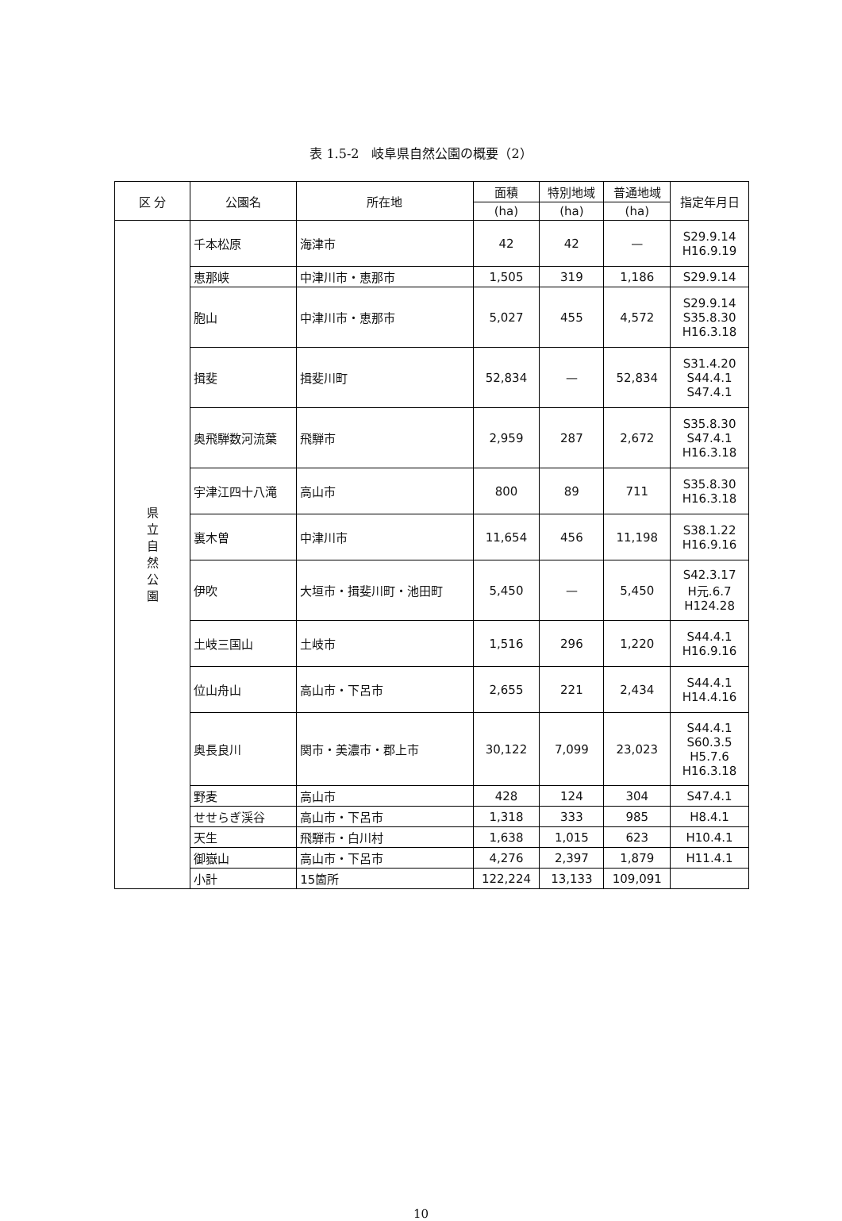表 1.5-2　岐阜県自然公園の概要（2）
| 区 分 | 公園名 | 所在地 | 面積 | 特別地域 | 普通地域 | 指定年月日 |
| --- | --- | --- | --- | --- | --- | --- |
| | | | (ha) | (ha) | (ha) | |
| 県 立 自 然 公 園 | 千本松原 | 海津市 | 42 | 42 | — | S29.9.14 H16.9.19 |
| | 恵那峡 | 中津川市・恵那市 | 1,505 | 319 | 1,186 | S29.9.14 |
| | 胞山 | 中津川市・恵那市 | 5,027 | 455 | 4,572 | S29.9.14 S35.8.30 H16.3.18 |
| | 揖斐 | 揖斐川町 | 52,834 | — | 52,834 | S31.4.20 S44.4.1 S47.4.1 |
| | 奥飛騨数河流葉 | 飛騨市 | 2,959 | 287 | 2,672 | S35.8.30 S47.4.1 H16.3.18 |
| | 宇津江四十八滝 | 高山市 | 800 | 89 | 711 | S35.8.30 H16.3.18 |
| | 裏木曽 | 中津川市 | 11,654 | 456 | 11,198 | S38.1.22 H16.9.16 |
| | 伊吹 | 大垣市・揖斐川町・池田町 | 5,450 | — | 5,450 | S42.3.17 H元.6.7 H124.28 |
| | 土岐三国山 | 土岐市 | 1,516 | 296 | 1,220 | S44.4.1 H16.9.16 |
| | 位山舟山 | 高山市・下呂市 | 2,655 | 221 | 2,434 | S44.4.1 H14.4.16 |
| | 奥長良川 | 関市・美濃市・郡上市 | 30,122 | 7,099 | 23,023 | S44.4.1 S60.3.5 H5.7.6 H16.3.18 |
| | 野麦 | 高山市 | 428 | 124 | 304 | S47.4.1 |
| | せせらぎ渓谷 | 高山市・下呂市 | 1,318 | 333 | 985 | H8.4.1 |
| | 天生 | 飛騨市・白川村 | 1,638 | 1,015 | 623 | H10.4.1 |
| | 御嶽山 | 高山市・下呂市 | 4,276 | 2,397 | 1,879 | H11.4.1 |
| | 小計 | 15箇所 | 122,224 | 13,133 | 109,091 | |
10